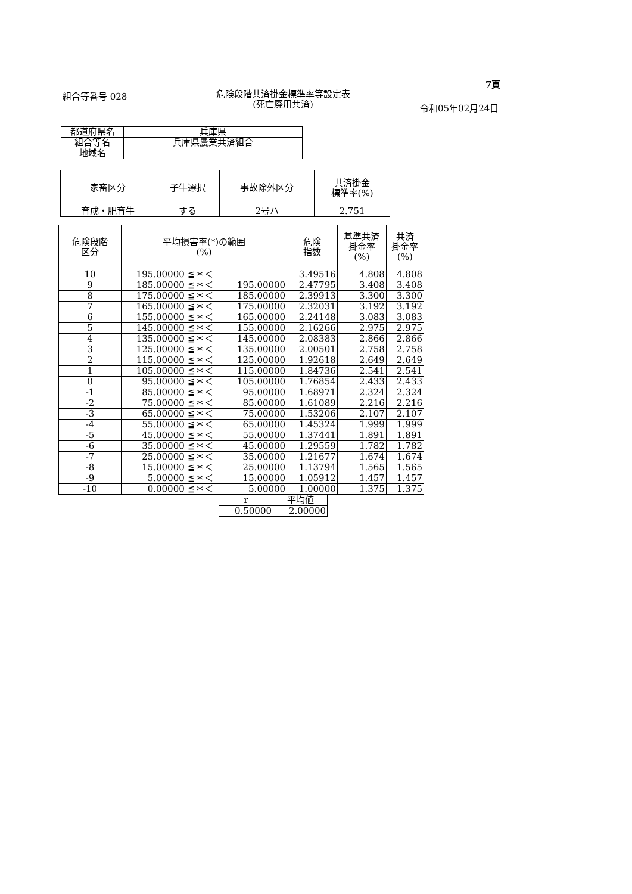7頁
組合等番号 028
危険段階共済掛金標準率等設定表
(死亡廃用共済)
令和05年02月24日
| 都道府県名 | 兵庫県 |
| 組合等名 | 兵庫県農業共済組合 |
| 地域名 | |
| 家畜区分 | 子牛選択 | 事故除外区分 | 共済掛金 標準率(%) |
| --- | --- | --- | --- |
| 育成・肥育牛 | する | 2号ハ | 2.751 |
| 危険段階 区分 | 平均損害率(*)の範囲 (%) | | | 危険 指数 | 基準共済 掛金率 (%) | 共済 掛金率 (%) |
| --- | --- | --- | --- | --- | --- | --- |
| 10 | 195.00000 | ≦＊＜ | | 3.49516 | 4.808 | 4.808 |
| 9 | 185.00000 | ≦＊＜ | 195.00000 | 2.47795 | 3.408 | 3.408 |
| 8 | 175.00000 | ≦＊＜ | 185.00000 | 2.39913 | 3.300 | 3.300 |
| 7 | 165.00000 | ≦＊＜ | 175.00000 | 2.32031 | 3.192 | 3.192 |
| 6 | 155.00000 | ≦＊＜ | 165.00000 | 2.24148 | 3.083 | 3.083 |
| 5 | 145.00000 | ≦＊＜ | 155.00000 | 2.16266 | 2.975 | 2.975 |
| 4 | 135.00000 | ≦＊＜ | 145.00000 | 2.08383 | 2.866 | 2.866 |
| 3 | 125.00000 | ≦＊＜ | 135.00000 | 2.00501 | 2.758 | 2.758 |
| 2 | 115.00000 | ≦＊＜ | 125.00000 | 1.92618 | 2.649 | 2.649 |
| 1 | 105.00000 | ≦＊＜ | 115.00000 | 1.84736 | 2.541 | 2.541 |
| 0 | 95.00000 | ≦＊＜ | 105.00000 | 1.76854 | 2.433 | 2.433 |
| -1 | 85.00000 | ≦＊＜ | 95.00000 | 1.68971 | 2.324 | 2.324 |
| -2 | 75.00000 | ≦＊＜ | 85.00000 | 1.61089 | 2.216 | 2.216 |
| -3 | 65.00000 | ≦＊＜ | 75.00000 | 1.53206 | 2.107 | 2.107 |
| -4 | 55.00000 | ≦＊＜ | 65.00000 | 1.45324 | 1.999 | 1.999 |
| -5 | 45.00000 | ≦＊＜ | 55.00000 | 1.37441 | 1.891 | 1.891 |
| -6 | 35.00000 | ≦＊＜ | 45.00000 | 1.29559 | 1.782 | 1.782 |
| -7 | 25.00000 | ≦＊＜ | 35.00000 | 1.21677 | 1.674 | 1.674 |
| -8 | 15.00000 | ≦＊＜ | 25.00000 | 1.13794 | 1.565 | 1.565 |
| -9 | 5.00000 | ≦＊＜ | 15.00000 | 1.05912 | 1.457 | 1.457 |
| -10 | 0.00000 | ≦＊＜ | 5.00000 | 1.00000 | 1.375 | 1.375 |
| r | 平均値 |
| 0.50000 | 2.00000 |